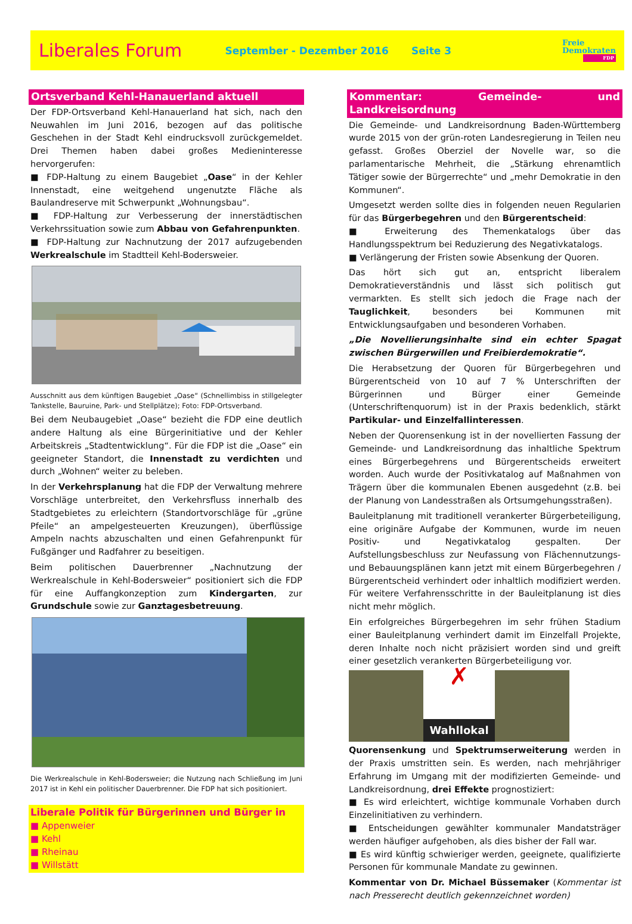Liberales Forum
September - Dezember 2016 Seite 3
Freie
Demokraten
FDP
Ortsverband Kehl-Hanauerland aktuell
Der FDP-Ortsverband Kehl-Hanauerland hat sich, nach den Neuwahlen im Juni 2016, bezogen auf das politische Geschehen in der Stadt Kehl eindrucksvoll zurückgemeldet. Drei Themen haben dabei großes Medieninteresse hervorgerufen:
■ FDP-Haltung zu einem Baugebiet „Oase“ in der Kehler Innenstadt, eine weitgehend ungenutzte Fläche als Baulandreserve mit Schwerpunkt „Wohnungsbau“.
■ FDP-Haltung zur Verbesserung der innerstädtischen Verkehrssituation sowie zum Abbau von Gefahrenpunkten.
■ FDP-Haltung zur Nachnutzung der 2017 aufzugebenden Werkrealschule im Stadtteil Kehl-Bodersweier.
Ausschnitt aus dem künftigen Baugebiet „Oase“ (Schnellimbiss in stillgelegter Tankstelle, Bauruine, Park- und Stellplätze); Foto: FDP-Ortsverband.
Bei dem Neubaugebiet „Oase“ bezieht die FDP eine deutlich andere Haltung als eine Bürgerinitiative und der Kehler Arbeitskreis „Stadtentwicklung“. Für die FDP ist die „Oase“ ein geeigneter Standort, die Innenstadt zu verdichten und durch „Wohnen“ weiter zu beleben.
In der Verkehrsplanung hat die FDP der Verwaltung mehrere Vorschläge unterbreitet, den Verkehrsfluss innerhalb des Stadtgebietes zu erleichtern (Standortvorschläge für „grüne Pfeile“ an ampelgesteuerten Kreuzungen), überflüssige Ampeln nachts abzuschalten und einen Gefahrenpunkt für Fußgänger und Radfahrer zu beseitigen.
Beim politischen Dauerbrenner „Nachnutzung der Werkrealschule in Kehl-Bodersweier“ positioniert sich die FDP für eine Auffangkonzeption zum Kindergarten, zur Grundschule sowie zur Ganztagesbetreuung.
Die Werkrealschule in Kehl-Bodersweier; die Nutzung nach Schließung im Juni 2017 ist in Kehl ein politischer Dauerbrenner. Die FDP hat sich positioniert.
Liberale Politik für Bürgerinnen und Bürger in
■ Appenweier
■ Kehl
■ Rheinau
■ Willstätt
Kommentar: Gemeinde- und Landkreisordnung
Die Gemeinde- und Landkreisordnung Baden-Württemberg wurde 2015 von der grün-roten Landesregierung in Teilen neu gefasst. Großes Oberziel der Novelle war, so die parlamentarische Mehrheit, die „Stärkung ehrenamtlich Tätiger sowie der Bürgerrechte“ und „mehr Demokratie in den Kommunen“.
Umgesetzt werden sollte dies in folgenden neuen Regularien für das Bürgerbegehren und den Bürgerentscheid:
■ Erweiterung des Themenkatalogs über das Handlungsspektrum bei Reduzierung des Negativkatalogs.
■ Verlängerung der Fristen sowie Absenkung der Quoren.
Das hört sich gut an, entspricht liberalem Demokratieverständnis und lässt sich politisch gut vermarkten. Es stellt sich jedoch die Frage nach der Tauglichkeit, besonders bei Kommunen mit Entwicklungsaufgaben und besonderen Vorhaben.
„Die Novellierungsinhalte sind ein echter Spagat zwischen Bürgerwillen und Freibierdemokratie“.
Die Herabsetzung der Quoren für Bürgerbegehren und Bürgerentscheid von 10 auf 7 % Unterschriften der Bürgerinnen und Bürger einer Gemeinde (Unterschriftenquorum) ist in der Praxis bedenklich, stärkt Partikular- und Einzelfallinteressen.
Neben der Quorensenkung ist in der novellierten Fassung der Gemeinde- und Landkreisordnung das inhaltliche Spektrum eines Bürgerbegehrens und Bürgerentscheids erweitert worden. Auch wurde der Positivkatalog auf Maßnahmen von Trägern über die kommunalen Ebenen ausgedehnt (z.B. bei der Planung von Landesstraßen als Ortsumgehungsstraßen).
Bauleitplanung mit traditionell verankerter Bürgerbeteiligung, eine originäre Aufgabe der Kommunen, wurde im neuen Positiv- und Negativkatalog gespalten. Der Aufstellungsbeschluss zur Neufassung von Flächennutzungs- und Bebauungsplänen kann jetzt mit einem Bürgerbegehren / Bürgerentscheid verhindert oder inhaltlich modifiziert werden. Für weitere Verfahrensschritte in der Bauleitplanung ist dies nicht mehr möglich.
Ein erfolgreiches Bürgerbegehren im sehr frühen Stadium einer Bauleitplanung verhindert damit im Einzelfall Projekte, deren Inhalte noch nicht präzisiert worden sind und greift einer gesetzlich verankerten Bürgerbeteiligung vor.
✗
Wahllokal
Quorensenkung und Spektrumserweiterung werden in der Praxis umstritten sein. Es werden, nach mehrjähriger Erfahrung im Umgang mit der modifizierten Gemeinde- und Landkreisordnung, drei Effekte prognostiziert:
■ Es wird erleichtert, wichtige kommunale Vorhaben durch Einzelinitiativen zu verhindern.
■ Entscheidungen gewählter kommunaler Mandatsträger werden häufiger aufgehoben, als dies bisher der Fall war.
■ Es wird künftig schwieriger werden, geeignete, qualifizierte Personen für kommunale Mandate zu gewinnen.
Kommentar von Dr. Michael Büssemaker (Kommentar ist nach Presserecht deutlich gekennzeichnet worden)